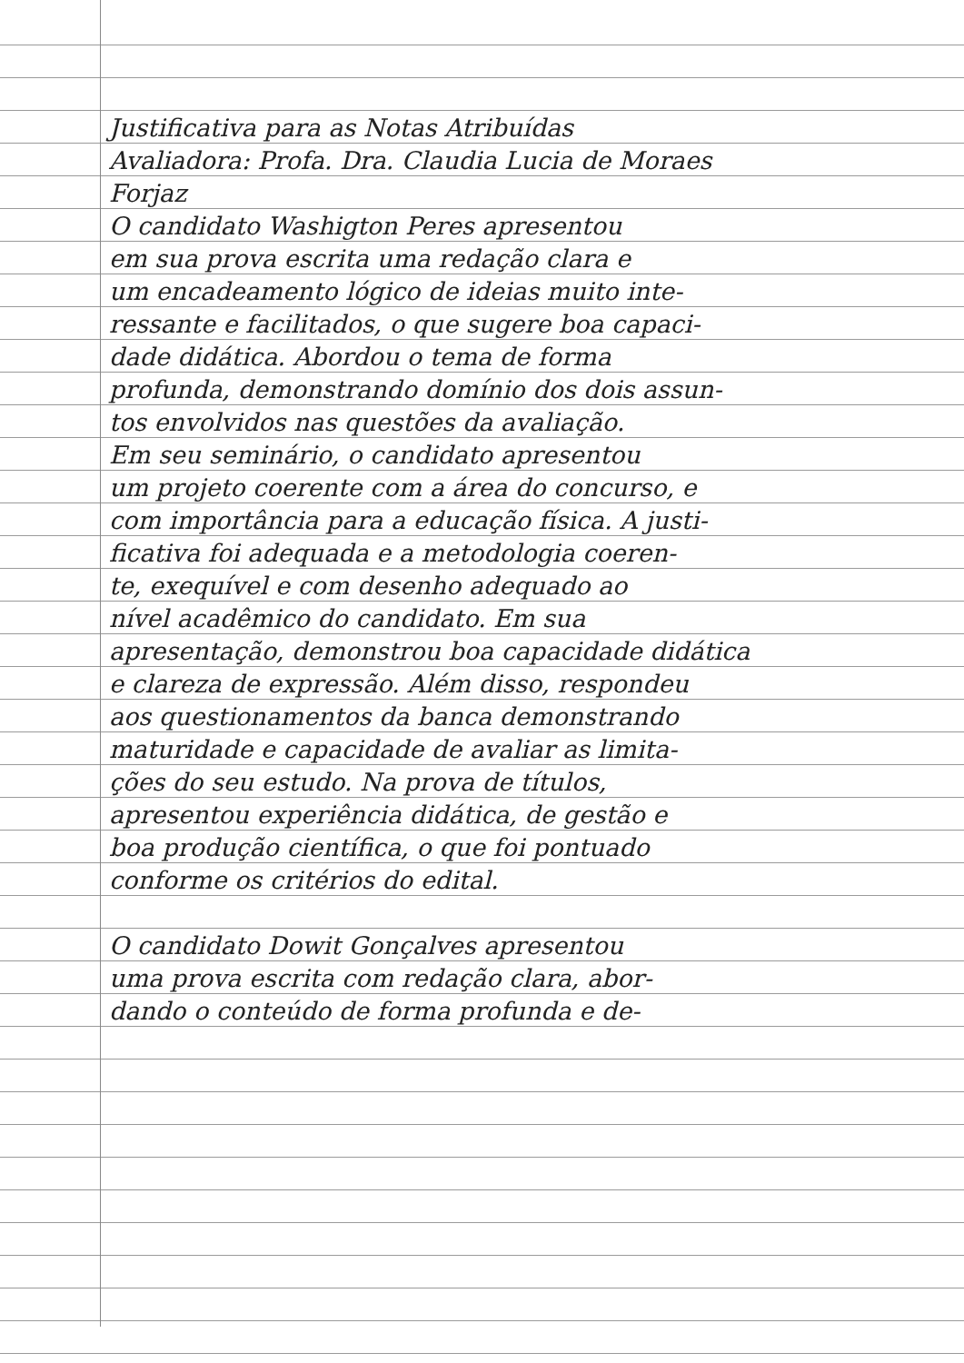Justificativa para as Notas Atribuídas
Avaliadora: Profa. Dra. Claudia Lucia de Moraes
Forjaz
O candidato Washigton Peres apresentou
em sua prova escrita uma redação clara e
um encadeamento lógico de ideias muito inte-
ressante e facilitados, o que sugere boa capaci-
dade didática. Abordou o tema de forma
profunda, demonstrando domínio dos dois assun-
tos envolvidos nas questões da avaliação.
Em seu seminário, o candidato apresentou
um projeto coerente com a área do concurso, e
com importância para a educação física. A justi-
ficativa foi adequada e a metodologia coeren-
te, exequível e com desenho adequado ao
nível acadêmico do candidato. Em sua
apresentação, demonstrou boa capacidade didática
e clareza de expressão. Além disso, respondeu
aos questionamentos da banca demonstrando
maturidade e capacidade de avaliar as limita-
ções do seu estudo. Na prova de títulos,
apresentou experiência didática, de gestão e
boa produção científica, o que foi pontuado
conforme os critérios do edital.
O candidato Dowit Gonçalves apresentou
uma prova escrita com redação clara, abor-
dando o conteúdo de forma profunda e de-